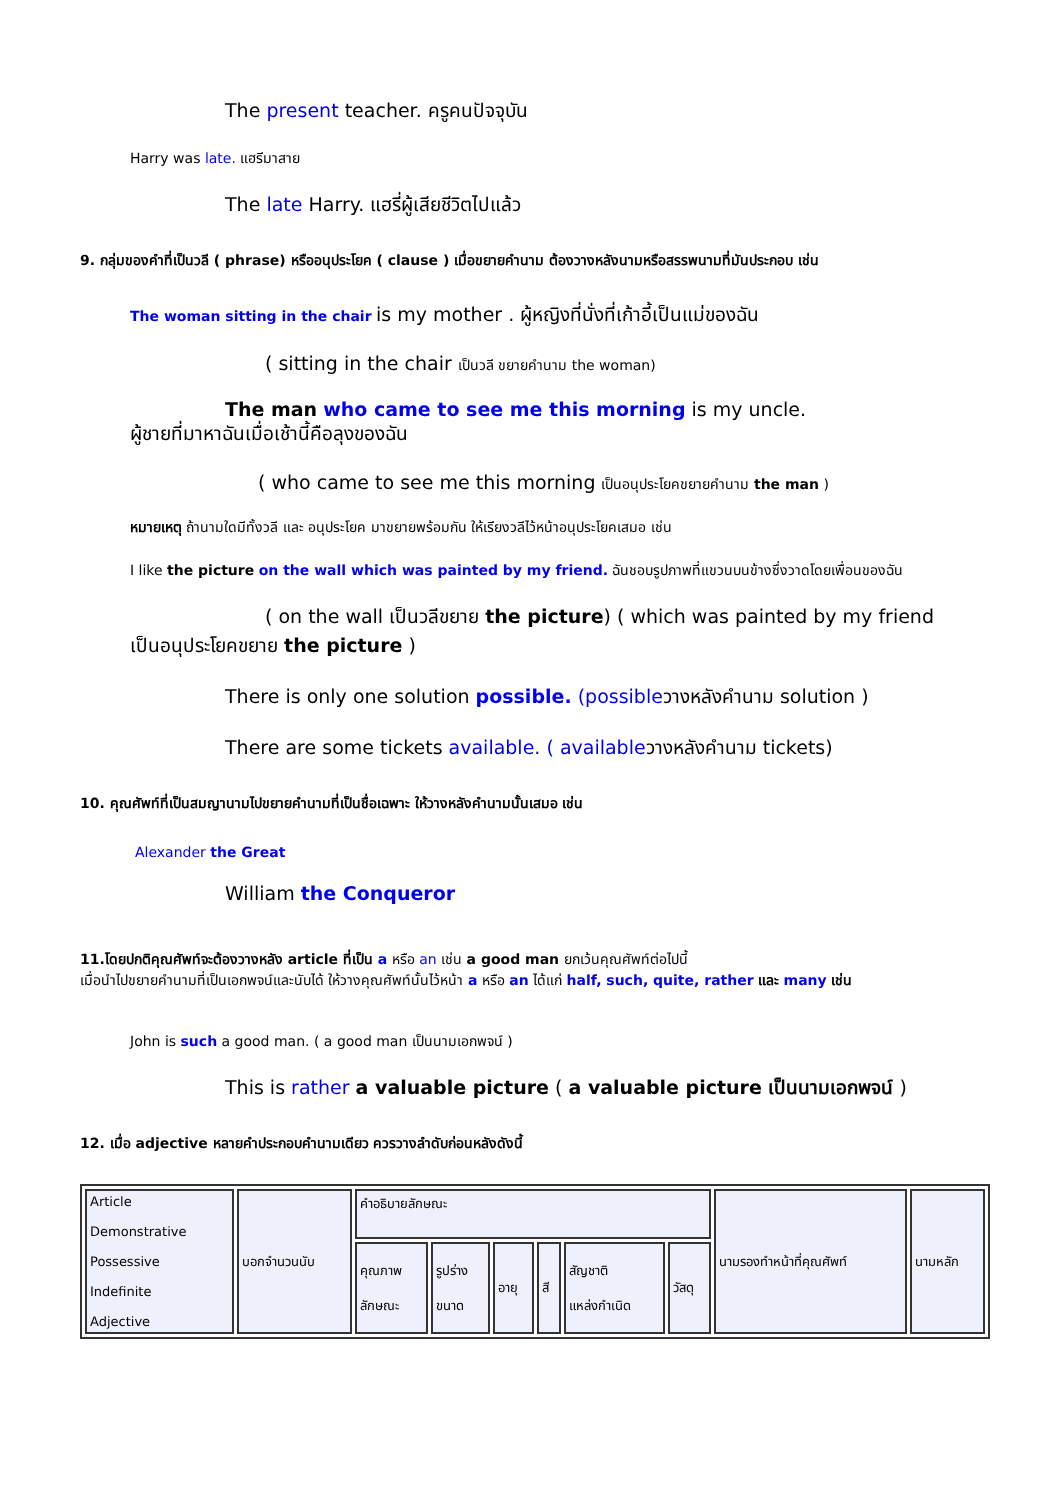The present teacher. ครูคนปัจจุบัน
Harry was late. แฮรีมาสาย
The late Harry. แฮรี่ผู้เสียชีวิตไปแล้ว
9. กลุ่มของคำที่เป็นวลี ( phrase) หรืออนุประโยค ( clause ) เมื่อขยายคำนาม ต้องวางหลังนามหรือสรรพนามที่มันประกอบ เช่น
The woman sitting in the chair is my mother . ผู้หญิงที่นั่งที่เก้าอี้เป็นแม่ของฉัน
( sitting in the chair เป็นวลี ขยายคำนาม the woman)
The man who came to see me this morning is my uncle.
ผู้ชายที่มาหาฉันเมื่อเช้านี้คือลุงของฉัน
( who came to see me this morning เป็นอนุประโยคขยายคำนาม the man )
หมายเหตุ ถ้านามใดมีทั้งวลี และ อนุประโยค มาขยายพร้อมกัน ให้เรียงวลีไว้หน้าอนุประโยคเสมอ เช่น
I like the picture on the wall which was painted by my friend. ฉันชอบรูปภาพที่แขวนบนข้างซึ่งวาดโดยเพื่อนของฉัน
( on the wall เป็นวลีขยาย the picture) ( which was painted by my friend
เป็นอนุประโยคขยาย the picture )
There is only one solution possible. (possibleวางหลังคำนาม solution )
There are some tickets available. ( availableวางหลังคำนาม tickets)
10. คุณศัพท์ที่เป็นสมญานามไปขยายคำนามที่เป็นชื่อเฉพาะ ให้วางหลังคำนามนั้นเสมอ เช่น
Alexander the Great
William the Conqueror
11.โดยปกติคุณศัพท์จะต้องวางหลัง article ที่เป็น a หรือ an เช่น a good man ยกเว้นคุณศัพท์ต่อไปนี้
เมื่อนำไปขยายคำนามที่เป็นเอกพจน์และนับได้ ให้วางคุณศัพท์นั้นไว้หน้า a หรือ an ได้แก่ half, such, quite, rather และ many เช่น
John is such a good man. ( a good man เป็นนามเอกพจน์ )
This is rather a valuable picture ( a valuable picture เป็นนามเอกพจน์ )
12. เมื่อ adjective หลายคำประกอบคำนามเดียว ควรวางลำดับก่อนหลังดังนี้
| Article Demonstrative Possessive Indefinite Adjective | บอกจำนวนนับ | คำอธิบายลักษณะ | | | | | | นามรองทำหน้าที่คุณศัพท์ | นามหลัก |
| | | คุณภาพ ลักษณะ | รูปร่าง ขนาด | อายุ | สี | สัญชาติ แหล่งกำเนิด | วัสดุ | | |